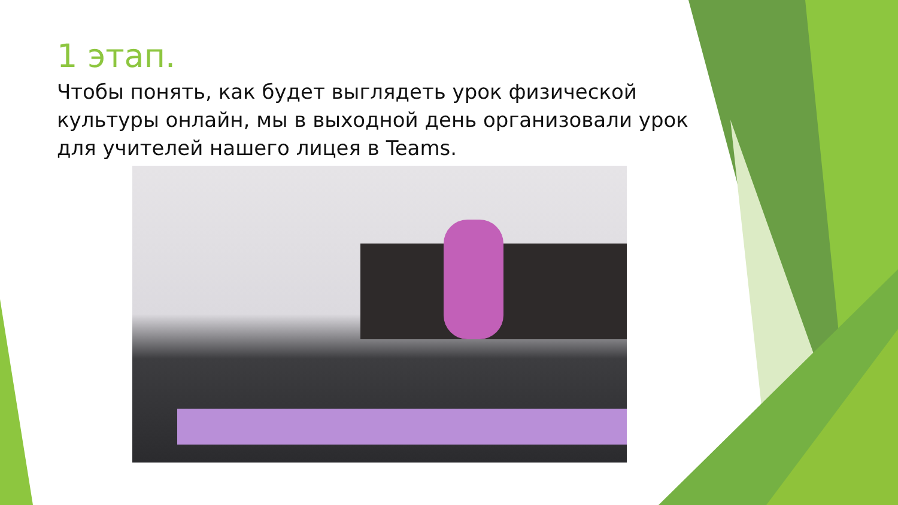1 этап.
Чтобы понять, как будет выглядеть урок физической культуры онлайн, мы в выходной день организовали урок для учителей нашего лицея в Teams.